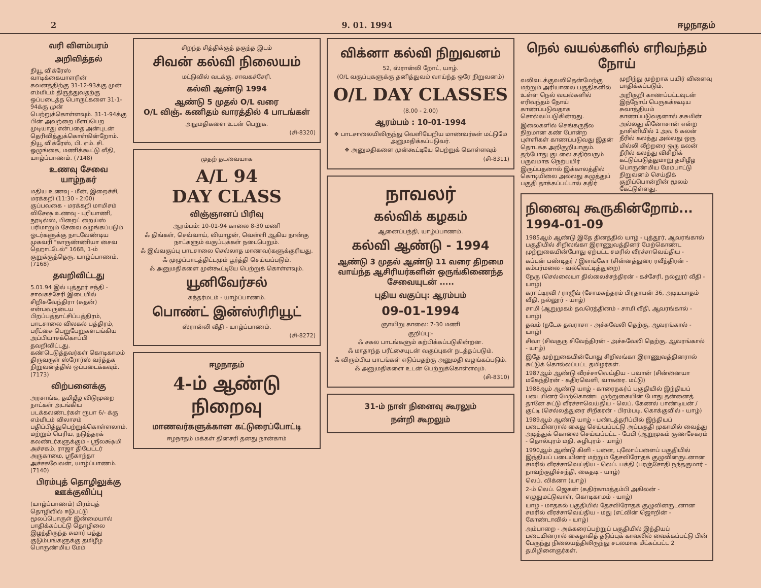2 9. 01. 1994 ஈழநாதம்
வரி விளம்பரம்
அறிவித்தல்
நியூ விக்ரேஸ் வாடிக்கையாளரின் கவனத்திற்கு 31-12-93க்கு முன் எம்மிடம் திருத்துவதற்கு ஒப்படைத்த பொருட்களை 31-1-94க்கு முன் பெற்றுக்கொள்ளவும். 31-1-94க்கு பின் அவற்றை மீளப்பெற முடியாது என்பதை அன்புடன் தெரிவித்துக்கொள்கின்றோம். நியூ விக்ரேஸ், பி. எம். சி. ஒழுங்கை, மணிக்கூட்டு வீதி, யாழ்ப்பாணம். (7148)
உணவு சேவை யாழ்நகர்
மதிய உணவு - மீன், இறைச்சி, மரக்கறி (11:30 - 2:00) குப்பவகை - மரக்கறி மாமிசம் விசேஷ உணவு - புரியாணி, நூடில்ஸ், பிறைட் றைய்ஸ் பரிமாறும் சேவை வழங்கப்படும் ஓடர்களுக்கு நாடவேண்டிய முகவரி "காருண்ணியா சைவ ஹொட்டேல்" 166B, 1-ம் குறுக்குத்தெரு, யாழ்ப்பாணம். (7168)
தவறிவிட்டது
5.01.94 இல் புத்தூர் சந்தி - சாவகச்சேரி இடையில் சிறிசுவேந்திரா (சுதன்) என்பவருடைய பிறப்பத்தாட்சிப்பத்திரம், பாடசாலை விலகல் பத்திரம், பரீட்சை பெறுபேறுகளடங்கிய அப்பியாசக்கொப்பி தவறிவிட்டது. கண்டெடுத்தவர்கள் கொடிகாமம் திருவருள் ஸ்ரோர்ஸ் வர்த்தக நிறுவனத்தில் ஒப்படைக்கவும். (7173)
விற்பனைக்கு
அரசாங்க, தமிழீழ விடுமுறை நாட்கள் அடங்கிய படக்கலண்டர்கள் ரூபா 6/- க்கு எம்மிடம் விலாசம் பதிப்பித்துபெற்றுக்கொள்ளலாம். மற்றும் பெரிய, நடுத்தரக் கலண்டர்களுக்கும் - ஸ்ரீலக்ஷ்மி அச்சகம், ராஜா தியேட்டர் அருகாமை, ஸ்ரீகாந்தா அச்சகவேலன், யாழ்ப்பாணம். (7140)
பிரம்புத் தொழிலுக்கு ஊக்குவிப்பு
(யாழ்ப்பாணம்) பிரம்புத் தொழிலில் ஈடுபட்டு மூலப்பொருள் இன்மையால் பாதிக்கப்பட்டு தொழிலை இழந்திருந்த சுமார் பத்து குடும்பங்களுக்கு தமிழீழ பொருண்மிய மேம்
சிறந்த சித்திக்குத் தகுந்த இடம்
சிவன் கல்வி நிலையம்
மட்டுவில் வடக்கு, சாவகச்சேரி.
கல்வி ஆண்டு 1994
ஆண்டு 5 முதல் O/L வரை
O/L விஞ். கணிதம் வாரத்தில் 4 பாடங்கள்
அநுமதிகளை உடன் பெறுக.
(சி-8320)
முதற் தடவையாக
A/L 94
DAY CLASS
விஞ்ஞானப் பிரிவு
ஆரம்பம்: 10-01-94 காலை 8-30 மணி
ஃ திங்கள், செவ்வாய், வியாழன், வெள்ளி ஆகிய நான்கு நாட்களும் வகுப்புக்கள் நடைபெறும்.
ஃ இவ்வகுப்பு பாடசாலை செல்லாத மாணவர்களுக்குரியது.
ஃ முழுப்பாடத்திட்டமும் பூர்த்தி செய்யப்படும்.
ஃ அனுமதிகளை முன்கூட்டியே பெற்றுக் கொள்ளவும்.
யூனிவேர்சல்
கந்தர்மடம் - யாழ்ப்பாணம்.
பொண்ட் இன்ஸ்ரிரியூட்
ஸ்ரான்லி வீதி - யாழ்ப்பாணம்.
(சி-8272)
ஈழநாதம்
4-ம் ஆண்டு நிறைவு
மாணவர்களுக்கான கட்டுரைப்போட்டி
ஈழநாதம் மக்கள் தினசரி தனது நான்காம்
விக்னா கல்வி நிறுவனம்
52, ஸ்ரான்லி றோட், யாழ்.
(O/L வகுப்புகளுக்கு தனித்துவம் வாய்ந்த ஒரே நிறுவனம்)
O/L DAY CLASSES
(8.00 - 2.00)
ஆரம்பம் : 10-01-1994
❖ பாடசாலையிலிருந்து வெளியேறிய மாணவர்கள் மட்டுமே அனுமதிக்கப்படுவர்.
❖ அனுமதிகளை முன்கூட்டியே பெற்றுக் கொள்ளவும்
(சி-8311)
நாவலர்
கல்விக் கழகம்
ஆனைப்பந்தி, யாழ்ப்பாணம்.
கல்வி ஆண்டு - 1994
ஆண்டு 3 முதல் ஆண்டு 11 வரை திறமை வாய்ந்த ஆசிரியர்களின் ஒருங்கிணைந்த சேவையுடன் .....
புதிய வகுப்பு: ஆரம்பம்
09-01-1994
ஞாயிறு காலை: 7-30 மணி
குறிப்பு:-
ஃ சகல பாடங்களும் கற்பிக்கப்படுகின்றன.
ஃ மாதாந்த பரீட்சையுடன் வகுப்புகள் நடத்தப்படும்.
ஃ விரும்பிய பாடங்கள் எடுப்பதற்கு அனுமதி வழங்கப்படும்.
ஃ அனுமதிகளை உடன் பெற்றுக்கொள்ளவும்.
(சி-8310)
31-ம் நாள் நினைவு கூரலும்
நன்றி கூறலும்
நெல் வயல்களில் எரிவந்தம் நோய்
வலிவடக்குவலிதென்மேற்கு மற்றும் அரியாலை பகுதிகளில் உள்ள நெல் வயல்களில் எரிவந்தம் நோய் காணப்படுவதாக சொல்லப்படுகின்றது.
இலைகளில் செங்கருநீல நிறமான கண் போன்ற புள்ளிகள் காணப்படுவது இதன் தொடக்க அறிகுறியாகும். தற்போது குடலை கதிர்வரும் பருவமாக நெற்பயிர் இருப்பதனால் இக்காலத்தில் கொடியிலை அல்லது கழுத்துப் பகுதி தாக்கப்பட்டால் கதிர் முறிந்து முற்றாக பயிர் விளைவு பாதிக்கப்படும்.
அறிகுறி காணப்பட்டவுடன் இந்நோய் பெருகக்கூடிய சுவாத்தியம் காணப்படுவதனால் கசுமின் அல்லது கினோசான் என்ற நாசினியில் 1 அவு 6 கலன் நீரில் கலந்து அல்லது ஒரு மில்லி லீற்றரை ஒரு கலன் நீரில் கலந்து விசிறிக் கட்டுப்படுத்துமாறு தமிழீழ பொருண்மிய மேம்பாட்டு நிறுவனம் செய்திக் குறிப்பொன்றின் மூலம் கேட்டுள்ளது.
நினைவு கூருகின்றோம்...
1994-01-09
1985ஆம் ஆண்டு இதே தினத்தில் யாழ் - புத்தூர், ஆவரங்கால் பகுதியில் சிறிலங்கா இராணுவத்தினர் மேற்கொண்ட முற்றுகையின்போது ஏற்பட்ட சமரில் வீரச்சாவெய்திய -
கப்டன் பண்டிதர் / இளங்கோ (சின்னத்துரை ரவீந்திரன் - கம்பர்மலை - வல்வெட்டித்துறை)
நேரு (செல்லையா தில்லைச்சந்திரன் - கச்சேரி, நல்லூர் வீதி - யாழ்)
கராட்டிரவி / ராஜீவ் (சோமசுந்தரம் பிரதாபன் 36, அடியபாதம் வீதி, நல்லூர் - யாழ்)
சாமி (ஆறுமுகம் தவரெத்தினம் - சாமி வீதி, ஆவரங்கால் - யாழ்)
தவம் (நடேசு தவராசா - அச்சுவேலி தெற்கு, ஆவரங்கால் - யாழ்)
சிவா (சிவகுரு சிவேந்திரன் - அச்சுவேலி தெற்கு, ஆவரங்கால் - யாழ்)
இதே முற்றுகையின்போது சிறிலங்கா இராணுவத்தினரால் சுட்டுக் கொல்லப்பட்ட தமிழர்கள்.
1987ஆம் ஆண்டு வீரச்சாவெய்திய - பவான் (சின்னையா மகேந்திரன் - கதிரவெளி, வாகரை. மட்டு)
1988ஆம் ஆண்டு யாழ் - காரைநகர்ப் பகுதியில் இந்தியப் படையினர் மேற்கொண்ட முற்றுகையின் போது தன்னைத் தானே சுட்டு வீரச்சாவெய்திய - லெப். கேணல் பாண்டியன் / குட்டி (செல்லத்துரை சிறீகரன் - பிரம்படி, கொக்குவில் - யாழ்)
1989ஆம் ஆண்டு யாழ் - பண்டத்தரிப்பில் இந்தியப் படையினரால் கைது செய்யப்பட்டு அப்பகுதி முகாமில் வைத்து அடித்துக் கொலை செய்யப்பட்ட - பேபி (ஆறுமுகம் குணசேகரம் - தொல்புரம் மதி, சுழிபுரம் - யாழ்)
1990ஆம் ஆண்டு கிளி - பளை, புலோப்பளைப் பகுதியில் இந்தியப் படையினர் மற்றும் தேசவிரோதக் குழுவினருடனான சமரில் வீரச்சாவெய்திய - லெப். பக்தி (பரஞ்சோதி நந்தகுமார் - நாவற்குழிச்சந்தி, கைதடி - யாழ்)
லெப். விக்னா (யாழ்)
2-ம் லெப். ஜெகன் (கதிர்காமத்தம்பி அகிலன் - எழுதுமட்டுவாள், கொடிகாமம் - யாழ்)
யாழ் - மாதகல் பகுதியில் தேசவிரோதக் குழுவினருடனான சமரில் வீரச்சாவெய்திய - மது (எட்வின் ஜொறின் - கோண்டாவில் - யாழ்)
அம்பாறை - அக்கரைப்பற்றுப் பகுதியில் இந்தியப் படையினரால் கைதாகித் தடுப்புக் காவலில் வைக்கப்பட்டு பின் பேருந்து நிலையத்திலிருந்து சடலமாக மீட்கப்பட்ட 2 தமிழிளைஞர்கள்.